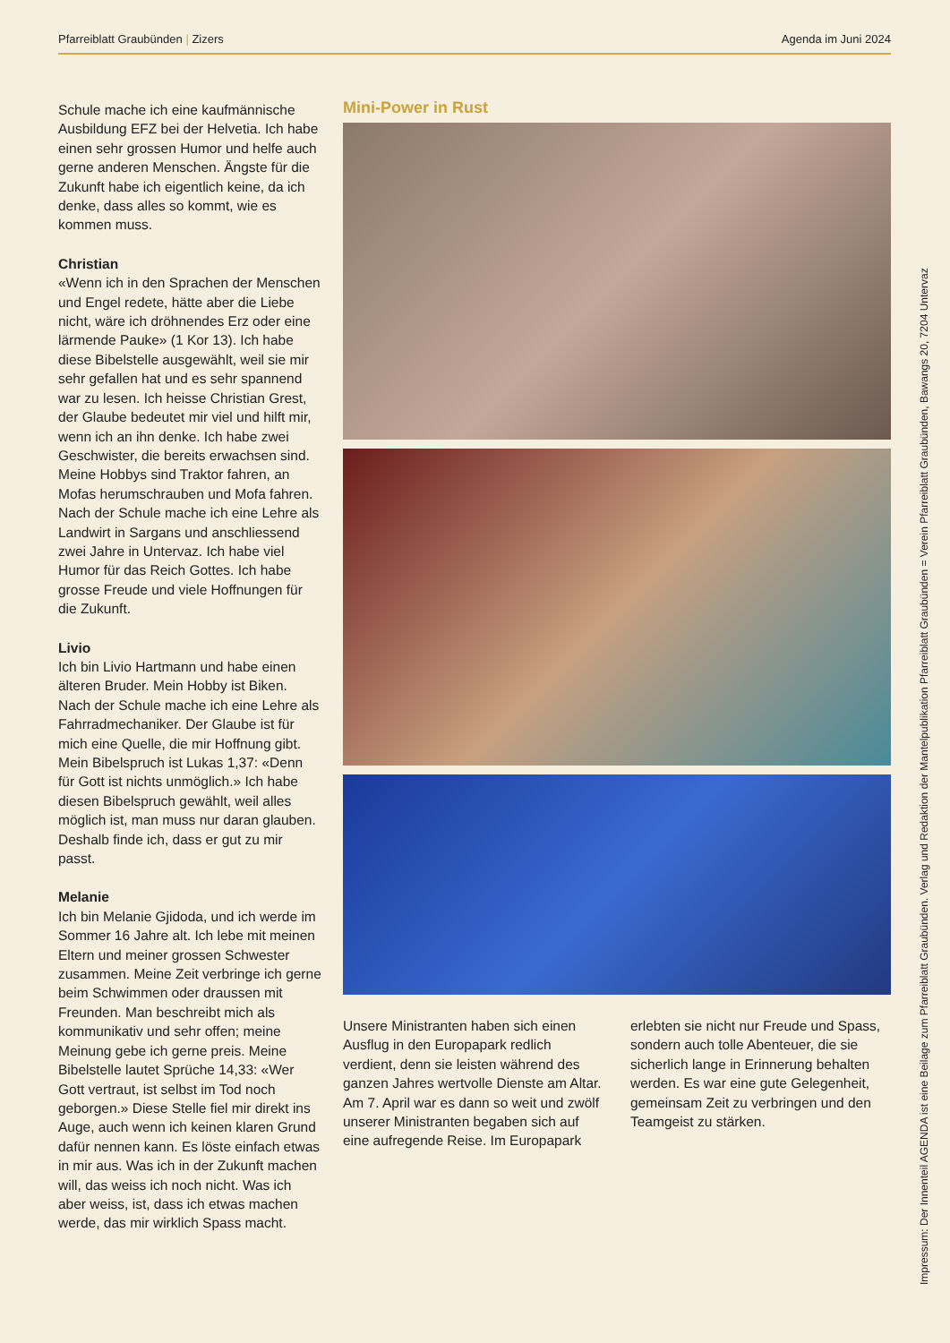Pfarreiblatt Graubünden | Zizers Agenda im Juni 2024
Schule mache ich eine kaufmännische Ausbildung EFZ bei der Helvetia. Ich habe einen sehr grossen Humor und helfe auch gerne anderen Menschen. Ängste für die Zukunft habe ich eigentlich keine, da ich denke, dass alles so kommt, wie es kommen muss.
Christian
«Wenn ich in den Sprachen der Menschen und Engel redete, hätte aber die Liebe nicht, wäre ich dröhnendes Erz oder eine lärmende Pauke» (1 Kor 13). Ich habe diese Bibelstelle ausgewählt, weil sie mir sehr gefallen hat und es sehr spannend war zu lesen. Ich heisse Christian Grest, der Glaube bedeutet mir viel und hilft mir, wenn ich an ihn denke. Ich habe zwei Geschwister, die bereits erwachsen sind. Meine Hobbys sind Traktor fahren, an Mofas herumschrauben und Mofa fahren. Nach der Schule mache ich eine Lehre als Landwirt in Sargans und anschliessend zwei Jahre in Untervaz. Ich habe viel Humor für das Reich Gottes. Ich habe grosse Freude und viele Hoffnungen für die Zukunft.
Livio
Ich bin Livio Hartmann und habe einen älteren Bruder. Mein Hobby ist Biken. Nach der Schule mache ich eine Lehre als Fahrradmechaniker. Der Glaube ist für mich eine Quelle, die mir Hoffnung gibt. Mein Bibelspruch ist Lukas 1,37: «Denn für Gott ist nichts unmöglich.» Ich habe diesen Bibelspruch gewählt, weil alles möglich ist, man muss nur daran glauben. Deshalb finde ich, dass er gut zu mir passt.
Melanie
Ich bin Melanie Gjidoda, und ich werde im Sommer 16 Jahre alt. Ich lebe mit meinen Eltern und meiner grossen Schwester zusammen. Meine Zeit verbringe ich gerne beim Schwimmen oder draussen mit Freunden. Man beschreibt mich als kommunikativ und sehr offen; meine Meinung gebe ich gerne preis. Meine Bibelstelle lautet Sprüche 14,33: «Wer Gott vertraut, ist selbst im Tod noch geborgen.» Diese Stelle fiel mir direkt ins Auge, auch wenn ich keinen klaren Grund dafür nennen kann. Es löste einfach etwas in mir aus. Was ich in der Zukunft machen will, das weiss ich noch nicht. Was ich aber weiss, ist, dass ich etwas machen werde, das mir wirklich Spass macht.
Mini-Power in Rust
Unsere Ministranten haben sich einen Ausflug in den Europapark redlich verdient, denn sie leisten während des ganzen Jahres wertvolle Dienste am Altar.
Am 7. April war es dann so weit und zwölf unserer Ministranten begaben sich auf eine aufregende Reise. Im Europapark erlebten sie nicht nur Freude und Spass, sondern auch tolle Abenteuer, die sie sicherlich lange in Erinnerung behalten werden. Es war eine gute Gelegenheit, gemeinsam Zeit zu verbringen und den Teamgeist zu stärken.
Impressum: Der Innenteil AGENDA ist eine Beilage zum Pfarreiblatt Graubünden. Verlag und Redaktion der Mantelpublikation Pfarreiblatt Graubünden = Verein Pfarreiblatt Graubünden, Bawangs 20, 7204 Untervaz